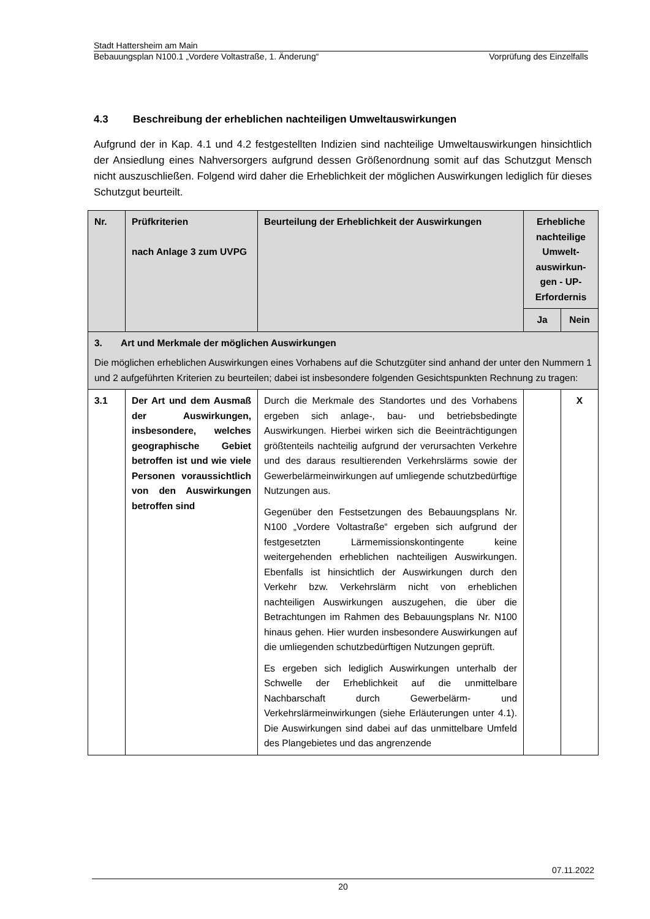Stadt Hattersheim am Main
Bebauungsplan N100.1 „Vordere Voltastraße, 1. Änderung“Vorprüfung des Einzelfalls
4.3 Beschreibung der erheblichen nachteiligen Umweltauswirkungen
Aufgrund der in Kap. 4.1 und 4.2 festgestellten Indizien sind nachteilige Umweltauswirkungen hinsichtlich der Ansiedlung eines Nahversorgers aufgrund dessen Größenordnung somit auf das Schutzgut Mensch nicht auszuschließen. Folgend wird daher die Erheblichkeit der möglichen Auswirkungen lediglich für dieses Schutzgut beurteilt.
| Nr. | Prüfkriterien nach Anlage 3 zum UVPG | Beurteilung der Erheblichkeit der Auswirkungen | Erhebliche nachteilige Umwelt-auswirkun-gen - UP-Erfordernis | |
| --- | --- | --- | --- | --- |
| | | | Ja | Nein |
| 3. Art und Merkmale der möglichen Auswirkungen Die möglichen erheblichen Auswirkungen eines Vorhabens auf die Schutzgüter sind anhand der unter den Nummern 1 und 2 aufgeführten Kriterien zu beurteilen; dabei ist insbesondere folgenden Gesichtspunkten Rechnung zu tragen: | | | | |
| 3.1 | Der Art und dem Ausmaß der Auswirkungen, insbesondere, welches geographische Gebiet betroffen ist und wie viele Personen voraussichtlich von den Auswirkungen betroffen sind | Durch die Merkmale des Standortes und des Vorhabens ergeben sich anlage-, bau- und betriebsbedingte Auswirkungen. Hierbei wirken sich die Beeinträchtigungen größtenteils nachteilig aufgrund der verursachten Verkehre und des daraus resultierenden Verkehrslärms sowie der Gewerbelärmeinwirkungen auf umliegende schutzbedürftige Nutzungen aus. Gegenüber den Festsetzungen des Bebauungsplans Nr. N100 „Vordere Voltastraße“ ergeben sich aufgrund der festgesetzten Lärmemissionskontingente keine weitergehenden erheblichen nachteiligen Auswirkungen. Ebenfalls ist hinsichtlich der Auswirkungen durch den Verkehr bzw. Verkehrslärm nicht von erheblichen nachteiligen Auswirkungen auszugehen, die über die Betrachtungen im Rahmen des Bebauungsplans Nr. N100 hinaus gehen. Hier wurden insbesondere Auswirkungen auf die umliegenden schutzbedürftigen Nutzungen geprüft. Es ergeben sich lediglich Auswirkungen unterhalb der Schwelle der Erheblichkeit auf die unmittelbare Nachbarschaft durch Gewerbelärm- und Verkehrslärmeinwirkungen (siehe Erläuterungen unter 4.1). Die Auswirkungen sind dabei auf das unmittelbare Umfeld des Plangebietes und das angrenzende | | X |
07.11.2022
20